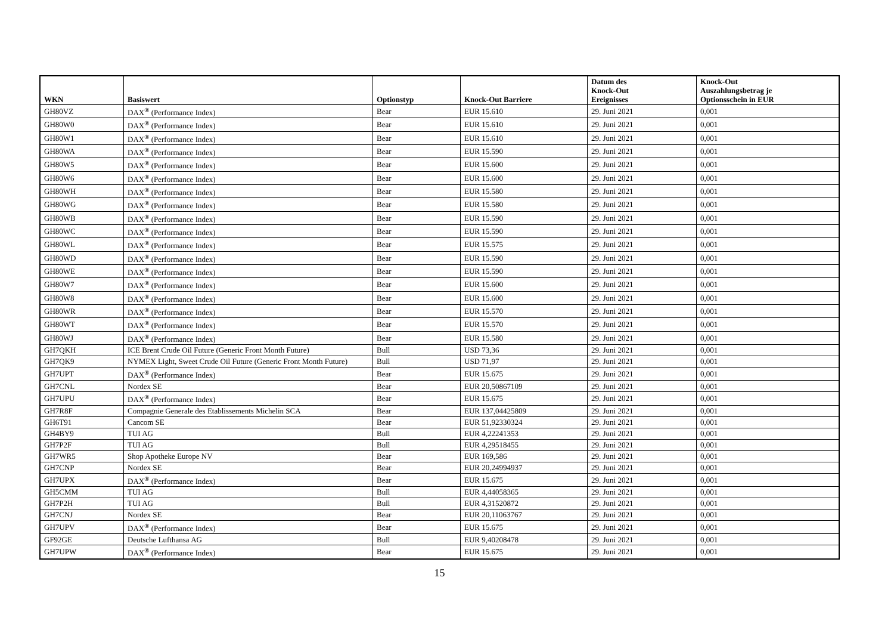| WKN | Basiswert | Optionstyp | Knock-Out Barriere | Datum des Knock-Out Ereignisses | Knock-Out Auszahlungsbetrag je Optionsschein in EUR |
| --- | --- | --- | --- | --- | --- |
| GH80VZ | DAX<sup>®</sup> (Performance Index) | Bear | EUR 15.610 | 29. Juni 2021 | 0,001 |
| GH80W0 | DAX<sup>®</sup> (Performance Index) | Bear | EUR 15.610 | 29. Juni 2021 | 0,001 |
| GH80W1 | DAX<sup>®</sup> (Performance Index) | Bear | EUR 15.610 | 29. Juni 2021 | 0,001 |
| GH80WA | DAX<sup>®</sup> (Performance Index) | Bear | EUR 15.590 | 29. Juni 2021 | 0,001 |
| GH80W5 | DAX<sup>®</sup> (Performance Index) | Bear | EUR 15.600 | 29. Juni 2021 | 0,001 |
| GH80W6 | DAX<sup>®</sup> (Performance Index) | Bear | EUR 15.600 | 29. Juni 2021 | 0,001 |
| GH80WH | DAX<sup>®</sup> (Performance Index) | Bear | EUR 15.580 | 29. Juni 2021 | 0,001 |
| GH80WG | DAX<sup>®</sup> (Performance Index) | Bear | EUR 15.580 | 29. Juni 2021 | 0,001 |
| GH80WB | DAX<sup>®</sup> (Performance Index) | Bear | EUR 15.590 | 29. Juni 2021 | 0,001 |
| GH80WC | DAX<sup>®</sup> (Performance Index) | Bear | EUR 15.590 | 29. Juni 2021 | 0,001 |
| GH80WL | DAX<sup>®</sup> (Performance Index) | Bear | EUR 15.575 | 29. Juni 2021 | 0,001 |
| GH80WD | DAX<sup>®</sup> (Performance Index) | Bear | EUR 15.590 | 29. Juni 2021 | 0,001 |
| GH80WE | DAX<sup>®</sup> (Performance Index) | Bear | EUR 15.590 | 29. Juni 2021 | 0,001 |
| GH80W7 | DAX<sup>®</sup> (Performance Index) | Bear | EUR 15.600 | 29. Juni 2021 | 0,001 |
| GH80W8 | DAX<sup>®</sup> (Performance Index) | Bear | EUR 15.600 | 29. Juni 2021 | 0,001 |
| GH80WR | DAX<sup>®</sup> (Performance Index) | Bear | EUR 15.570 | 29. Juni 2021 | 0,001 |
| GH80WT | DAX<sup>®</sup> (Performance Index) | Bear | EUR 15.570 | 29. Juni 2021 | 0,001 |
| GH80WJ | DAX<sup>®</sup> (Performance Index) | Bear | EUR 15.580 | 29. Juni 2021 | 0,001 |
| GH7QKH | ICE Brent Crude Oil Future (Generic Front Month Future) | Bull | USD 73,36 | 29. Juni 2021 | 0,001 |
| GH7QK9 | NYMEX Light, Sweet Crude Oil Future (Generic Front Month Future) | Bull | USD 71,97 | 29. Juni 2021 | 0,001 |
| GH7UPT | DAX<sup>®</sup> (Performance Index) | Bear | EUR 15.675 | 29. Juni 2021 | 0,001 |
| GH7CNL | Nordex SE | Bear | EUR 20,50867109 | 29. Juni 2021 | 0,001 |
| GH7UPU | DAX<sup>®</sup> (Performance Index) | Bear | EUR 15.675 | 29. Juni 2021 | 0,001 |
| GH7R8F | Compagnie Generale des Etablissements Michelin SCA | Bear | EUR 137,04425809 | 29. Juni 2021 | 0,001 |
| GH6T91 | Cancom SE | Bear | EUR 51,92330324 | 29. Juni 2021 | 0,001 |
| GH4BY9 | TUI AG | Bull | EUR 4,22241353 | 29. Juni 2021 | 0,001 |
| GH7P2F | TUI AG | Bull | EUR 4,29518455 | 29. Juni 2021 | 0,001 |
| GH7WR5 | Shop Apotheke Europe NV | Bear | EUR 169,586 | 29. Juni 2021 | 0,001 |
| GH7CNP | Nordex SE | Bear | EUR 20,24994937 | 29. Juni 2021 | 0,001 |
| GH7UPX | DAX<sup>®</sup> (Performance Index) | Bear | EUR 15.675 | 29. Juni 2021 | 0,001 |
| GH5CMM | TUI AG | Bull | EUR 4,44058365 | 29. Juni 2021 | 0,001 |
| GH7P2H | TUI AG | Bull | EUR 4,31520872 | 29. Juni 2021 | 0,001 |
| GH7CNJ | Nordex SE | Bear | EUR 20,11063767 | 29. Juni 2021 | 0,001 |
| GH7UPV | DAX<sup>®</sup> (Performance Index) | Bear | EUR 15.675 | 29. Juni 2021 | 0,001 |
| GF92GE | Deutsche Lufthansa AG | Bull | EUR 9,40208478 | 29. Juni 2021 | 0,001 |
| GH7UPW | DAX<sup>®</sup> (Performance Index) | Bear | EUR 15.675 | 29. Juni 2021 | 0,001 |
15